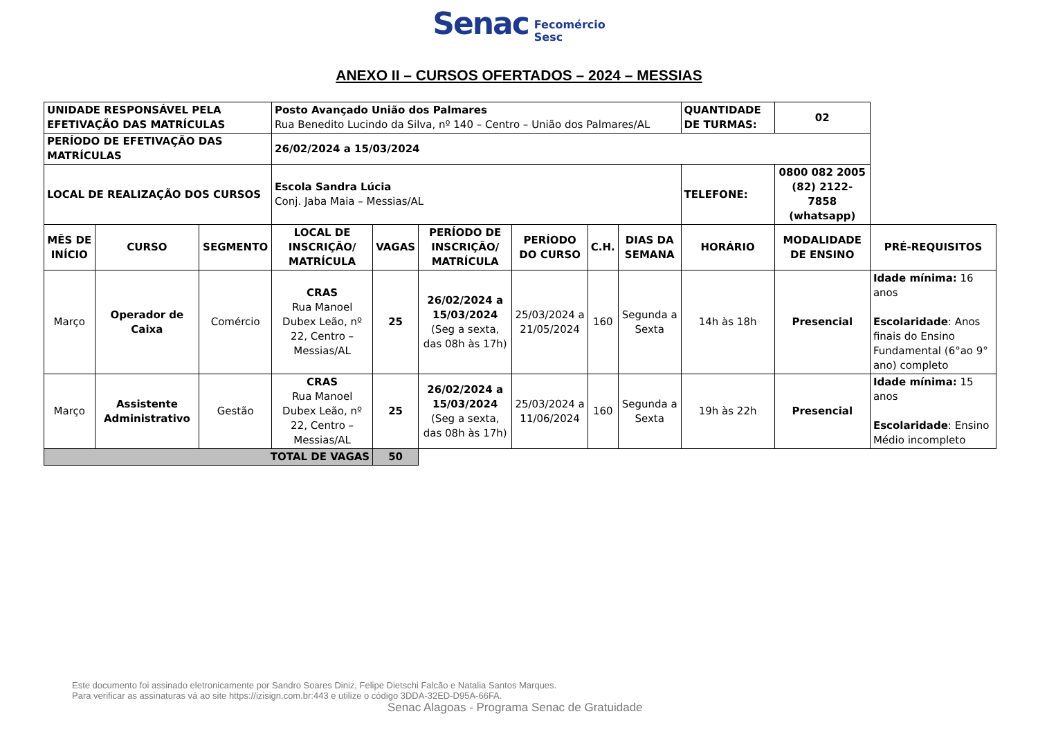Senac Fecomércio
Sesc
ANEXO II – CURSOS OFERTADOS – 2024 – MESSIAS
| UNIDADE RESPONSÁVEL PELA EFETIVAÇÃO DAS MATRÍCULAS | | | Posto Avançado União dos Palmares Rua Benedito Lucindo da Silva, nº 140 – Centro – União dos Palmares/AL | | | | | | QUANTIDADE DE TURMAS: | 02 | |
| PERÍODO DE EFETIVAÇÃO DAS MATRÍCULAS | | | 26/02/2024 a 15/03/2024 | | | | | | | | |
| LOCAL DE REALIZAÇÃO DOS CURSOS | | | Escola Sandra Lúcia Conj. Jaba Maia – Messias/AL | | | | | | TELEFONE: | 0800 082 2005 (82) 2122-7858 (whatsapp) | |
| MÊS DE INÍCIO | CURSO | SEGMENTO | LOCAL DE INSCRIÇÃO/ MATRÍCULA | VAGAS | PERÍODO DE INSCRIÇÃO/ MATRÍCULA | PERÍODO DO CURSO | C.H. | DIAS DA SEMANA | HORÁRIO | MODALIDADE DE ENSINO | PRÉ-REQUISITOS |
| Março | Operador de Caixa | Comércio | CRAS Rua Manoel Dubex Leão, nº 22, Centro – Messias/AL | 25 | 26/02/2024 a 15/03/2024 (Seg a sexta, das 08h às 17h) | 25/03/2024 a 21/05/2024 | 160 | Segunda a Sexta | 14h às 18h | Presencial | Idade mínima: 16 anos Escolaridade : Anos finais do Ensino Fundamental (6°ao 9° ano) completo |
| Março | Assistente Administrativo | Gestão | CRAS Rua Manoel Dubex Leão, nº 22, Centro – Messias/AL | 25 | 26/02/2024 a 15/03/2024 (Seg a sexta, das 08h às 17h) | 25/03/2024 a 11/06/2024 | 160 | Segunda a Sexta | 19h às 22h | Presencial | Idade mínima: 15 anos Escolaridade : Ensino Médio incompleto |
| TOTAL DE VAGAS | | | | 50 | | | | | | | |
Este documento foi assinado eletronicamente por Sandro Soares Diniz, Felipe Dietschi Falcão e Natalia Santos Marques.
Para verificar as assinaturas vá ao site https://izisign.com.br:443 e utilize o código 3DDA-32ED-D95A-66FA.
Senac Alagoas - Programa Senac de Gratuidade